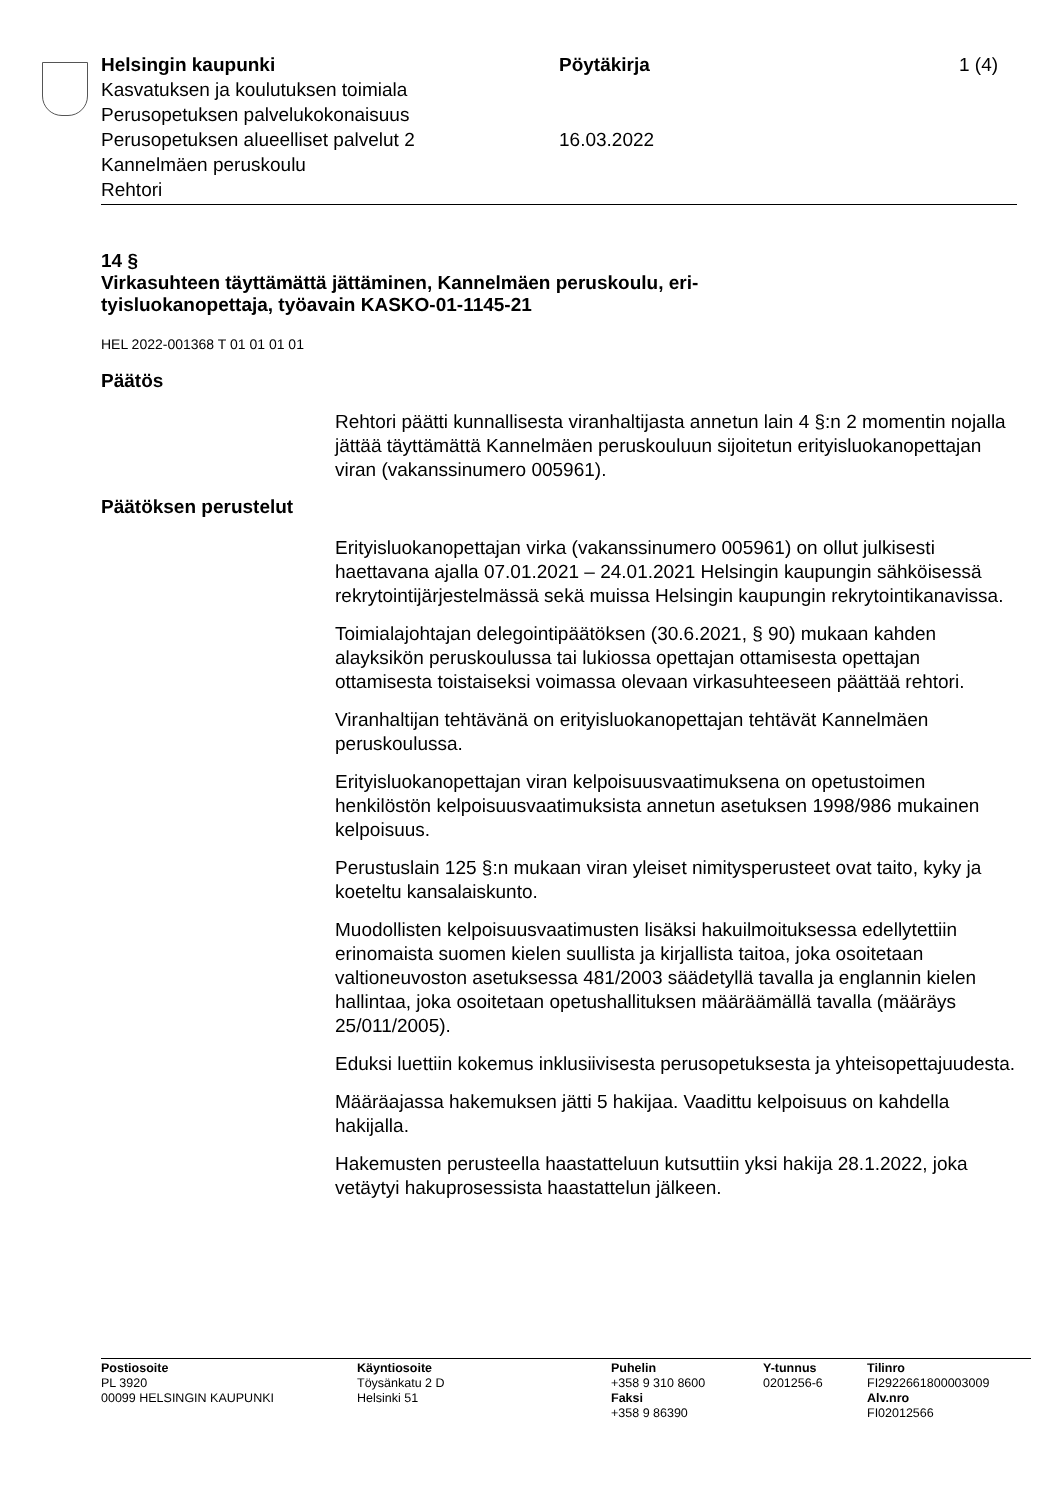Helsingin kaupunki
Kasvatuksen ja koulutuksen toimiala
Perusopetuksen palvelukokonaisuus
Perusopetuksen alueelliset palvelut 2
Kannelmäen peruskoulu
Rehtori
Pöytäkirja
16.03.2022
1 (4)
14 §
Virkasuhteen täyttämättä jättäminen, Kannelmäen peruskoulu, eri-
tyisluokanopettaja, työavain KASKO-01-1145-21
HEL 2022-001368 T 01 01 01 01
Päätös
Rehtori päätti kunnallisesta viranhaltijasta annetun lain 4 §:n 2 momentin nojalla jättää täyttämättä Kannelmäen peruskouluun sijoitetun erityisluokanopettajan viran (vakanssinumero 005961).
Päätöksen perustelut
Erityisluokanopettajan virka (vakanssinumero 005961) on ollut julkisesti haettavana ajalla 07.01.2021 – 24.01.2021 Helsingin kaupungin sähköisessä rekrytointijärjestelmässä sekä muissa Helsingin kaupungin rekrytointikanavissa.
Toimialajohtajan delegointipäätöksen (30.6.2021, § 90) mukaan kahden alayksikön peruskoulussa tai lukiossa opettajan ottamisesta opettajan ottamisesta toistaiseksi voimassa olevaan virkasuhteeseen päättää rehtori.
Viranhaltijan tehtävänä on erityisluokanopettajan tehtävät Kannelmäen peruskoulussa.
Erityisluokanopettajan viran kelpoisuusvaatimuksena on opetustoimen henkilöstön kelpoisuusvaatimuksista annetun asetuksen 1998/986 mukainen kelpoisuus.
Perustuslain 125 §:n mukaan viran yleiset nimitysperusteet ovat taito, kyky ja koeteltu kansalaiskunto.
Muodollisten kelpoisuusvaatimusten lisäksi hakuilmoituksessa edellytettiin erinomaista suomen kielen suullista ja kirjallista taitoa, joka osoitetaan valtioneuvoston asetuksessa 481/2003 säädetyllä tavalla ja englannin kielen hallintaa, joka osoitetaan opetushallituksen määräämällä tavalla (määräys 25/011/2005).
Eduksi luettiin kokemus inklusiivisesta perusopetuksesta ja yhteisopettajuudesta.
Määräajassa hakemuksen jätti 5 hakijaa. Vaadittu kelpoisuus on kahdella hakijalla.
Hakemusten perusteella haastatteluun kutsuttiin yksi hakija 28.1.2022, joka vetäytyi hakuprosessista haastattelun jälkeen.
Postiosoite
PL 3920
00099 HELSINGIN KAUPUNKI
Käyntiosoite
Töysänkatu 2 D
Helsinki 51
Puhelin
+358 9 310 8600
Faksi
+358 9 86390
Y-tunnus
0201256-6
Tilinro
FI2922661800003009
Alv.nro
FI02012566